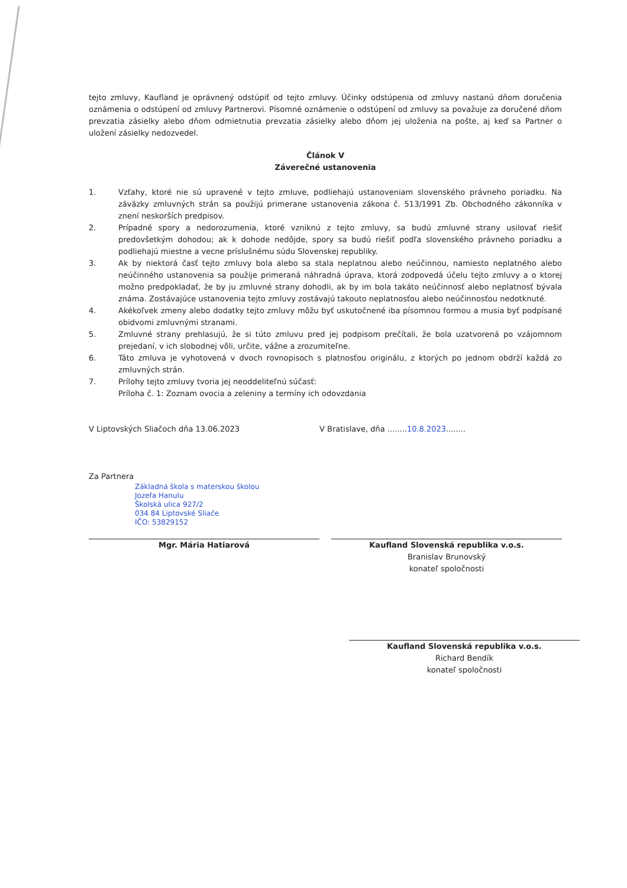tejto zmluvy, Kaufland je oprávnený odstúpiť od tejto zmluvy. Účinky odstúpenia od zmluvy nastanú dňom doručenia oznámenia o odstúpení od zmluvy Partnerovi. Písomné oznámenie o odstúpení od zmluvy sa považuje za doručené dňom prevzatia zásielky alebo dňom odmietnutia prevzatia zásielky alebo dňom jej uloženia na pošte, aj keď sa Partner o uložení zásielky nedozvedel.
Článok V
Záverečné ustanovenia
1. Vzťahy, ktoré nie sú upravené v tejto zmluve, podliehajú ustanoveniam slovenského právneho poriadku. Na záväzky zmluvných strán sa použijú primerane ustanovenia zákona č. 513/1991 Zb. Obchodného zákonníka v znení neskorších predpisov.
2. Prípadné spory a nedorozumenia, ktoré vzniknú z tejto zmluvy, sa budú zmluvné strany usilovať riešiť predovšetkým dohodou; ak k dohode nedôjde, spory sa budú riešiť podľa slovenského právneho poriadku a podliehajú miestne a vecne príslušnému súdu Slovenskej republiky.
3. Ak by niektorá časť tejto zmluvy bola alebo sa stala neplatnou alebo neúčinnou, namiesto neplatného alebo neúčinného ustanovenia sa použije primeraná náhradná úprava, ktorá zodpovedá účelu tejto zmluvy a o ktorej možno predpokladať, že by ju zmluvné strany dohodli, ak by im bola takáto neúčinnosť alebo neplatnosť bývala známa. Zostávajúce ustanovenia tejto zmluvy zostávajú takouto neplatnosťou alebo neúčinnosťou nedotknuté.
4. Akékoľvek zmeny alebo dodatky tejto zmluvy môžu byť uskutočnené iba písomnou formou a musia byť podpísané obidvomi zmluvnými stranami.
5. Zmluvné strany prehlasujú, že si túto zmluvu pred jej podpisom prečítali, že bola uzatvorená po vzájomnom prejedaní, v ich slobodnej vôli, určite, vážne a zrozumiteľne.
6. Táto zmluva je vyhotovená v dvoch rovnopisoch s platnosťou originálu, z ktorých po jednom obdrží každá zo zmluvných strán.
7. Prílohy tejto zmluvy tvoria jej neoddeliteľnú súčasť:
Príloha č. 1: Zoznam ovocia a zeleniny a termíny ich odovzdania
V Liptovských Sliačoch dňa 13.06.2023 V Bratislave, dňa ........10.8.2023........
Za Partnera
Základná škola s materskou školou
Jozefa Hanulu
Školská ulica 927/2
034 84 Liptovské Sliače
IČO: 53829152
Mgr. Mária Hatiarová
Kaufland Slovenská republika v.o.s.
Branislav Brunovský
konateľ spoločnosti
Kaufland Slovenská republika v.o.s.
Richard Bendík
konateľ spoločnosti